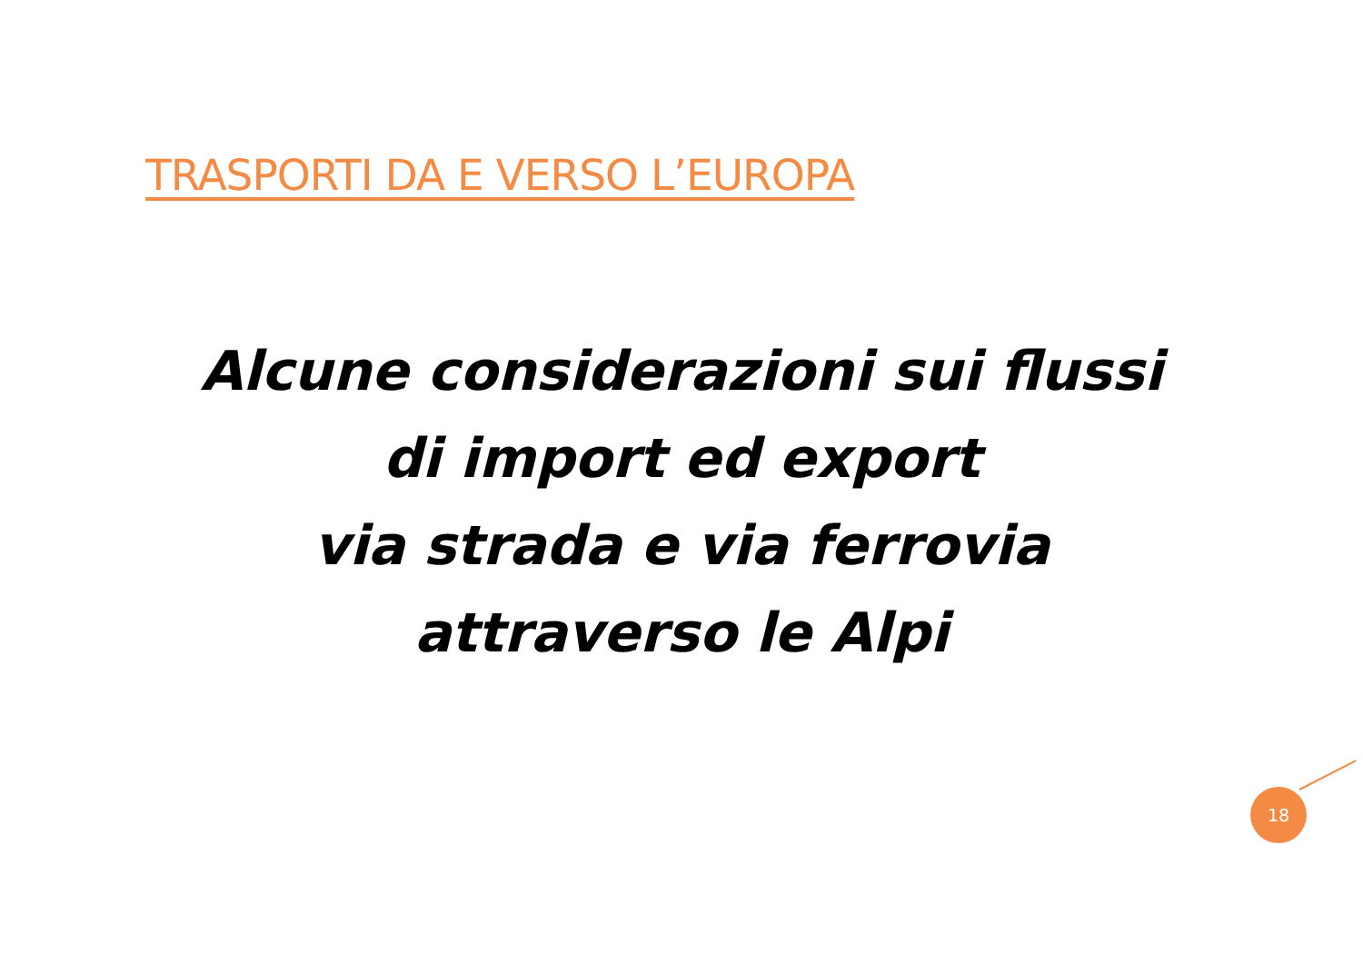TRASPORTI DA E VERSO L’EUROPA
Alcune considerazioni sui flussi
di import ed export
via strada e via ferrovia
attraverso le Alpi
18